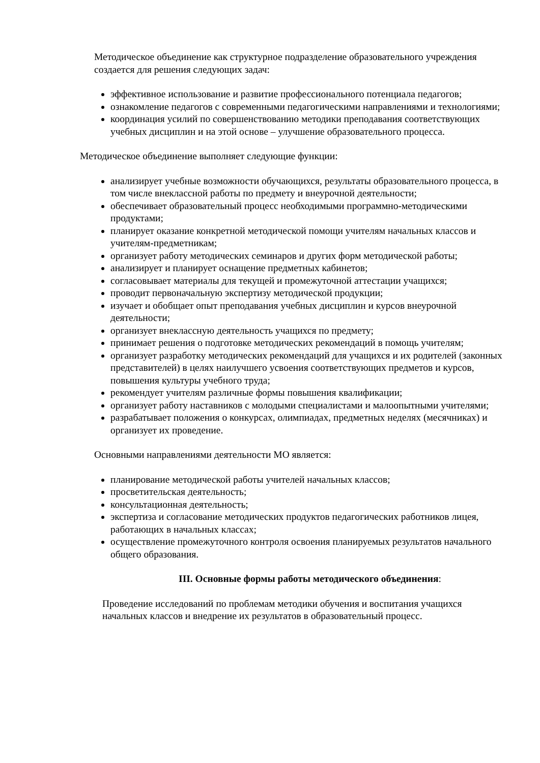Методическое объединение как структурное подразделение образовательного учреждения создается для решения следующих задач:
эффективное использование и развитие профессионального потенциала педагогов;
ознакомление педагогов с современными педагогическими направлениями и технологиями;
координация усилий по совершенствованию методики преподавания соответствующих учебных дисциплин и на этой основе – улучшение образовательного процесса.
Методическое объединение выполняет следующие функции:
анализирует учебные возможности обучающихся, результаты образовательного процесса, в том числе внеклассной работы по предмету и внеурочной деятельности;
обеспечивает образовательный процесс необходимыми программно-методическими продуктами;
планирует оказание конкретной методической помощи учителям начальных классов и учителям-предметникам;
организует работу методических семинаров и других форм методической работы;
анализирует и планирует оснащение предметных кабинетов;
согласовывает материалы для текущей и промежуточной аттестации учащихся;
проводит первоначальную экспертизу методической продукции;
изучает и обобщает опыт преподавания учебных дисциплин и курсов внеурочной деятельности;
организует внеклассную деятельность учащихся по предмету;
принимает решения о подготовке методических рекомендаций в помощь учителям;
организует разработку методических рекомендаций для учащихся и их родителей (законных представителей) в целях наилучшего усвоения соответствующих предметов и курсов, повышения культуры учебного труда;
рекомендует учителям различные формы повышения квалификации;
организует работу наставников с молодыми специалистами и малоопытными учителями;
разрабатывает положения о конкурсах, олимпиадах, предметных неделях (месячниках) и организует их проведение.
Основными направлениями деятельности МО является:
планирование методической работы учителей начальных классов;
просветительская деятельность;
консультационная деятельность;
экспертиза и согласование методических продуктов педагогических работников лицея, работающих в начальных классах;
осуществление промежуточного контроля освоения планируемых результатов начального общего образования.
III. Основные формы работы методического объединения:
Проведение исследований по проблемам методики обучения и воспитания учащихся начальных классов и внедрение их результатов в образовательный процесс.